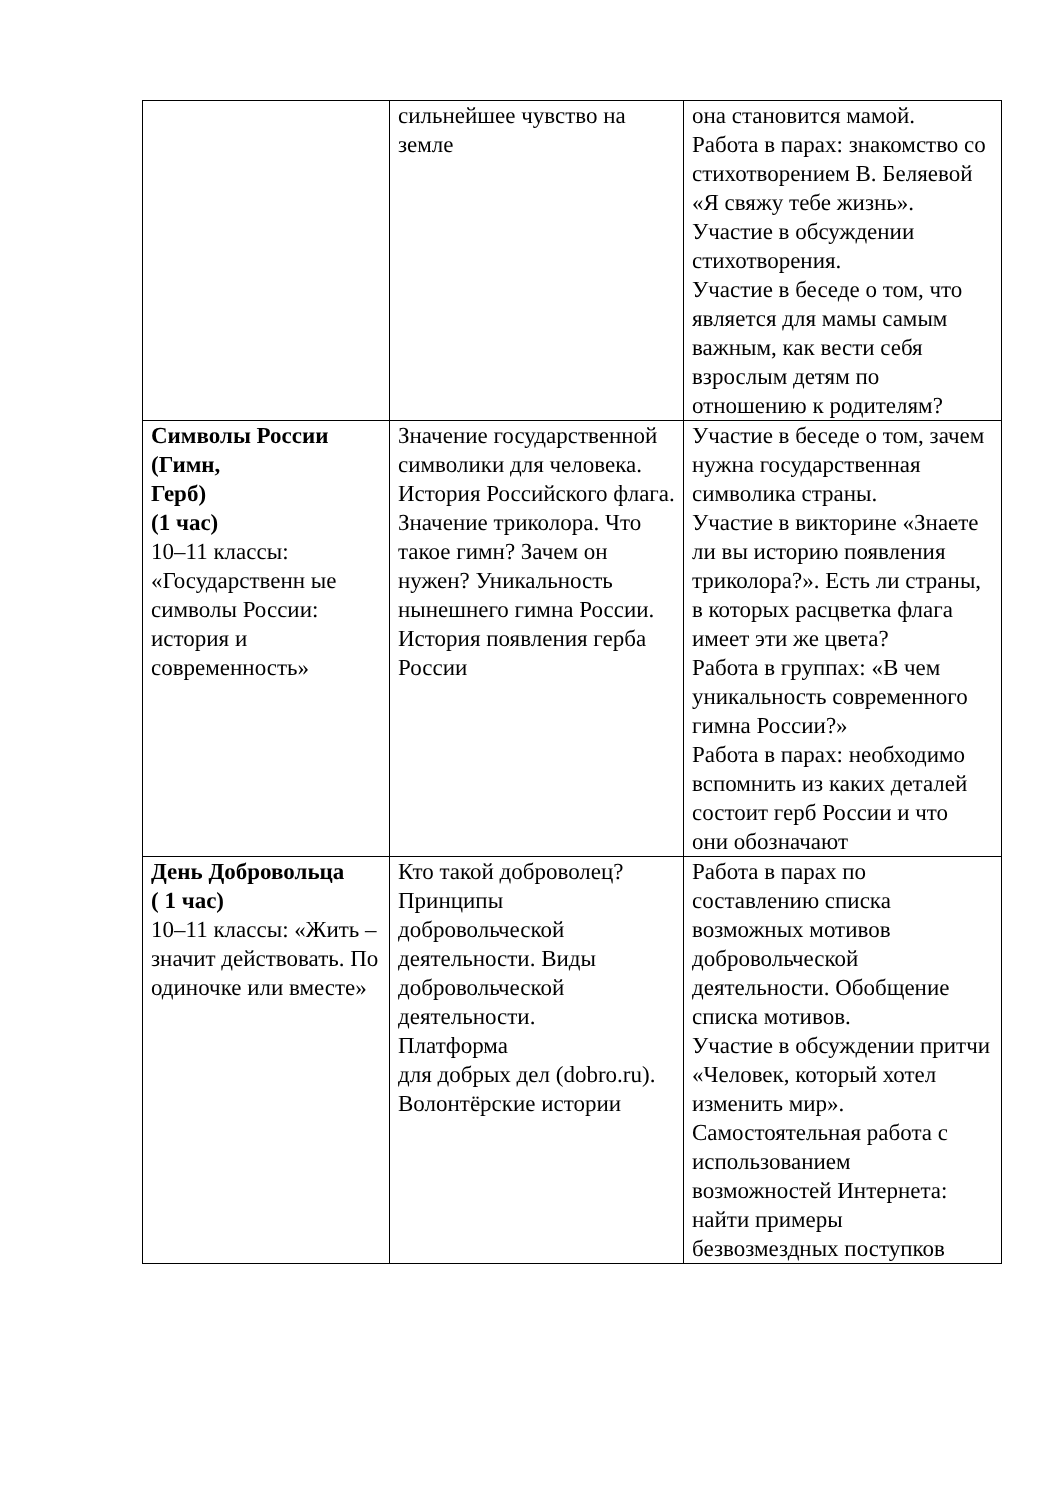| | сильнейшее чувство на земле | она становится мамой. Работа в парах: знакомство со стихотворением В. Беляевой «Я свяжу тебе жизнь». Участие в обсуждении стихотворения. Участие в беседе о том, что является для мамы самым важным, как вести себя взрослым детям по отношению к родителям? |
| Символы России (Гимн, Герб) (1 час) 10–11 классы: «Государственн ые символы России: история и современность» | Значение государственной символики для человека. История Российского флага. Значение триколора. Что такое гимн? Зачем он нужен? Уникальность нынешнего гимна России. История появления герба России | Участие в беседе о том, зачем нужна государственная символика страны. Участие в викторине «Знаете ли вы историю появления триколора?». Есть ли страны, в которых расцветка флага имеет эти же цвета? Работа в группах: «В чем уникальность современного гимна России?» Работа в парах: необходимо вспомнить из каких деталей состоит герб России и что они обозначают |
| День Добровольца ( 1 час) 10–11 классы: «Жить – значит действовать. По одиночке или вместе» | Кто такой доброволец? Принципы добровольческой деятельности. Виды добровольческой деятельности. Платформа для добрых дел (dobro.ru). Волонтёрские истории | Работа в парах по составлению списка возможных мотивов добровольческой деятельности. Обобщение списка мотивов. Участие в обсуждении притчи «Человек, который хотел изменить мир». Самостоятельная работа с использованием возможностей Интернета: найти примеры безвозмездных поступков |